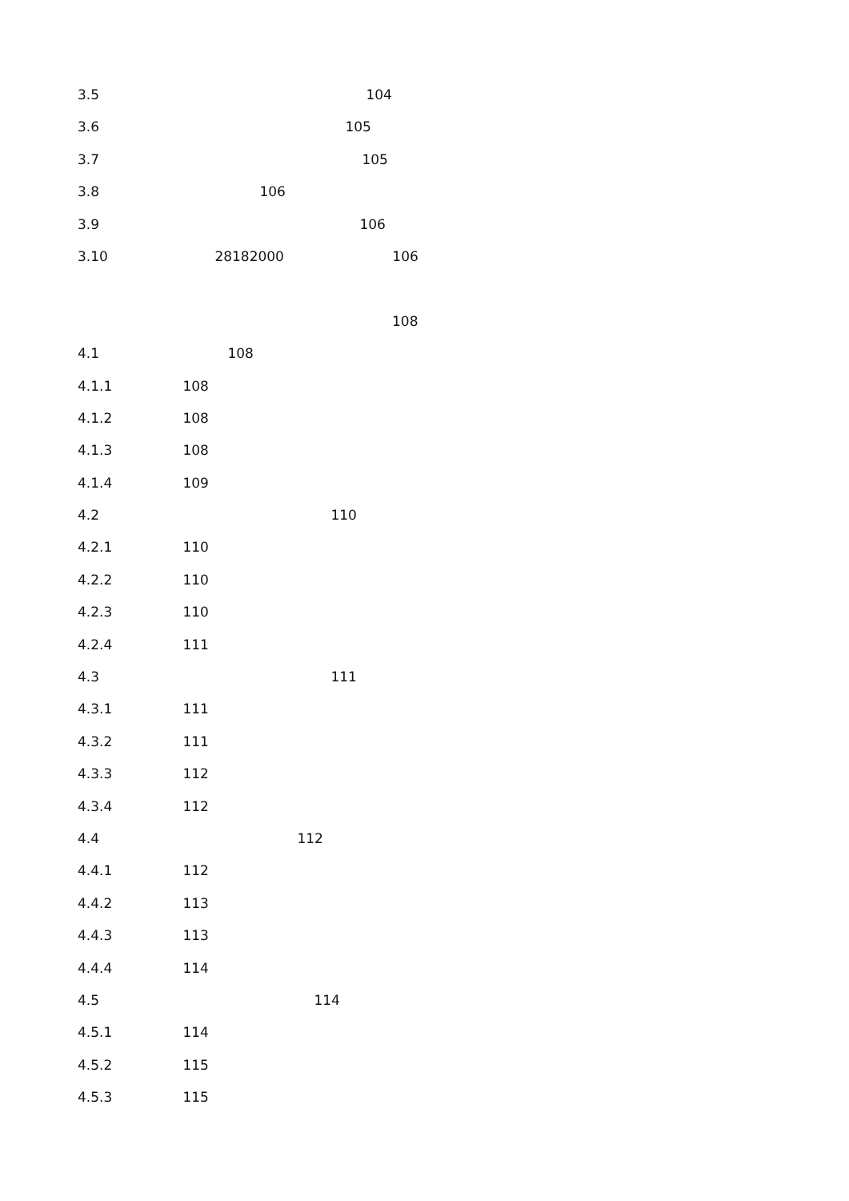3.5 104
3.6 105
3.7 105
3.8 106
3.9 106
3.10 28182000 106
108
4.1 108
4.1.1 108
4.1.2 108
4.1.3 108
4.1.4 109
4.2 110
4.2.1 110
4.2.2 110
4.2.3 110
4.2.4 111
4.3 111
4.3.1 111
4.3.2 111
4.3.3 112
4.3.4 112
4.4 112
4.4.1 112
4.4.2 113
4.4.3 113
4.4.4 114
4.5 114
4.5.1 114
4.5.2 115
4.5.3 115